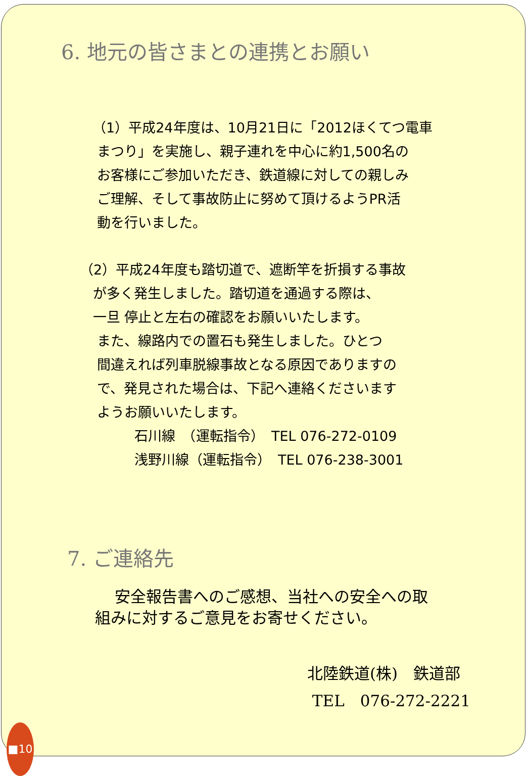6. 地元の皆さまとの連携とお願い
（1）平成24年度は、10月21日に「2012ほくてつ電車
まつり」を実施し、親子連れを中心に約1,500名の
お客様にご参加いただき、鉄道線に対しての親しみ
ご理解、そして事故防止に努めて頂けるようPR活
動を行いました。
（2）平成24年度も踏切道で、遮断竿を折損する事故
が多く発生しました。踏切道を通過する際は、
一旦 停止と左右の確認をお願いいたします。
また、線路内での置石も発生しました。ひとつ
間違えれば列車脱線事故となる原因でありますの
で、発見された場合は、下記へ連絡くださいます
ようお願いいたします。
石川線　（運転指令）　TEL 076-272-0109
浅野川線（運転指令）　TEL 076-238-3001
7. ご連絡先
安全報告書へのご感想、当社への安全への取
組みに対するご意見をお寄せください。
北陸鉄道(株)　鉄道部
TEL　076-272-2221
■10